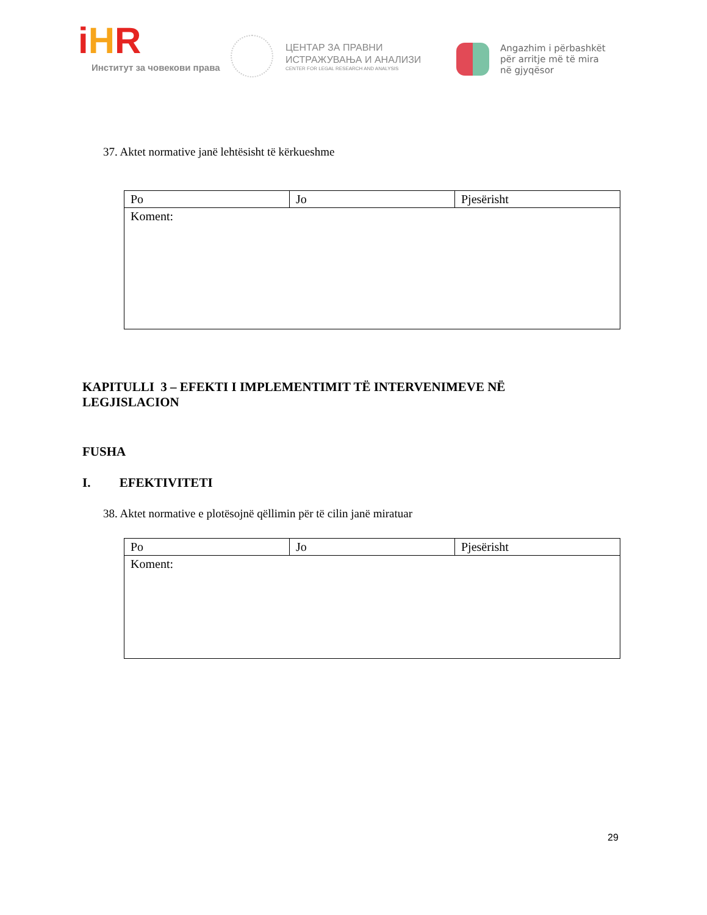iHR
Институт за човекови права
ЦЕНТАР ЗА ПРАВНИ
ИСТРАЖУВАЊА И АНАЛИЗИ
CENTER FOR LEGAL RESEARCH AND ANALYSIS
Angazhim i përbashkët
për arritje më të mira
në gjyqësor
37. Aktet normative janë lehtësisht të kërkueshme
| Po | Jo | Pjesërisht |
| Koment: | | |
KAPITULLI 3 – EFEKTI I IMPLEMENTIMIT TË INTERVENIMEVE NË
LEGJISLACION
FUSHA
I. EFEKTIVITETI
38. Aktet normative e plotësojnë qëllimin për të cilin janë miratuar
| Po | Jo | Pjesërisht |
| Koment: | | |
29